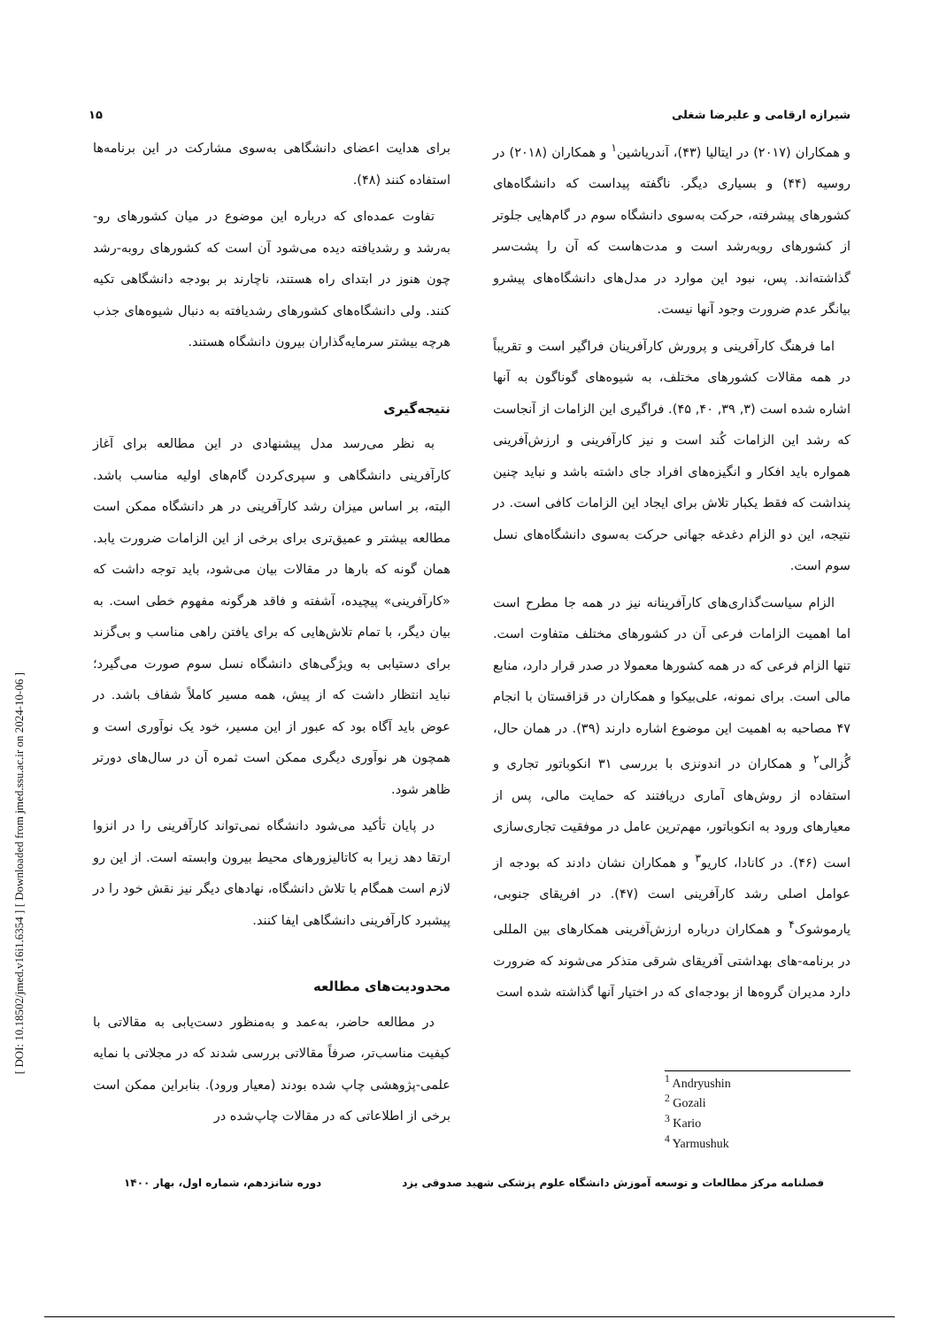[ DOI: 10.18502/jmed.v16i1.6354 ] [ Downloaded from jmed.ssu.ac.ir on 2024-10-06 ]
شیرازه ارقامی و علیرضا شغلی ۱۵
و همکاران (۲۰۱۷) در ایتالیا (۴۳)، آندریاشین<sup>۱</sup> و همکاران (۲۰۱۸) در روسیه (۴۴) و بسیاری دیگر. ناگفته پیداست که دانشگاه‌های کشورهای پیشرفته، حرکت به‌سوی دانشگاه سوم در گام‌هایی جلوتر از کشورهای روبه‌رشد است و مدت‌هاست که آن را پشت‌سر گذاشته‌اند. پس، نبود این موارد در مدل‌های دانشگاه‌های پیشرو بیانگر عدم ضرورت وجود آنها نیست.
اما فرهنگ کارآفرینی و پرورش کارآفرینان فراگیر است و تقریباً در همه مقالات کشورهای مختلف، به شیوه‌های گوناگون به آنها اشاره شده است (۳, ۳۹, ۴۰, ۴۵). فراگیری این الزامات از آنجاست که رشد این الزامات کُند است و نیز کارآفرینی و ارزش‌آفرینی همواره باید افکار و انگیزه‌های افراد جای داشته باشد و نباید چنین پنداشت که فقط یکبار تلاش برای ایجاد این الزامات کافی است. در نتیجه، این دو الزام دغدغه جهانی حرکت به‌سوی دانشگاه‌های نسل سوم است.
الزام سیاست‌گذاری‌های کارآفرینانه نیز در همه جا مطرح است اما اهمیت الزامات فرعی آن در کشورهای مختلف متفاوت است. تنها الزام فرعی که در همه کشورها معمولا در صدر قرار دارد، منابع مالی است. برای نمونه، علی‌بیکوا و همکاران در قزاقستان با انجام ۴۷ مصاحبه به اهمیت این موضوع اشاره دارند (۳۹). در همان حال، گُزالی<sup>۲</sup> و همکاران در اندونزی با بررسی ۳۱ انکوباتور تجاری و استفاده از روش‌های آماری دریافتند که حمایت مالی، پس از معیارهای ورود به انکوباتور، مهم‌ترین عامل در موفقیت تجاری‌سازی است (۴۶). در کانادا، کاریو<sup>۳</sup> و همکاران نشان دادند که بودجه از عوامل اصلی رشد کارآفرینی است (۴۷). در افریقای جنوبی، یارموشوک<sup>۴</sup> و همکاران درباره ارزش‌آفرینی همکارهای بین المللی در برنامه-های بهداشتی آفریقای شرقی متذکر می‌شوند که ضرورت دارد مدیران گروه‌ها از بودجه‌ای که در اختیار آنها گذاشته شده است
<sup>1</sup> Andryushin
<sup>2</sup> Gozali
<sup>3</sup> Kario
<sup>4</sup> Yarmushuk
برای هدایت اعضای دانشگاهی به‌سوی مشارکت در این برنامه‌ها استفاده کنند (۴۸).
تفاوت عمده‌ای که درباره این موضوع در میان کشورهای رو-به‌رشد و رشدیافته دیده می‌شود آن است که کشورهای روبه-رشد چون هنوز در ابتدای راه هستند، ناچارند بر بودجه دانشگاهی تکیه کنند. ولی دانشگاه‌های کشورهای رشدیافته به دنبال شیوه‌های جذب هرچه بیشتر سرمایه‌گذاران بیرون دانشگاه هستند.
نتیجه‌گیری
به نظر می‌رسد مدل پیشنهادی در این مطالعه برای آغاز کارآفرینی دانشگاهی و سپری‌کردن گام‌های اولیه مناسب باشد. البته، بر اساس میزان رشد کارآفرینی در هر دانشگاه ممکن است مطالعه بیشتر و عمیق‌تری برای برخی از این الزامات ضرورت یابد. همان گونه که بارها در مقالات بیان می‌شود، باید توجه داشت که «کارآفرینی» پیچیده، آشفته و فاقد هرگونه مفهوم خطی است. به بیان دیگر، با تمام تلاش‌هایی که برای یافتن راهی مناسب و بی‌گزند برای دستیابی به ویژگی‌های دانشگاه نسل سوم صورت می‌گیرد؛ نباید انتظار داشت که از پیش، همه مسیر کاملاً شفاف باشد. در عوض باید آگاه بود که عبور از این مسیر، خود یک نوآوری است و همچون هر نوآوری دیگری ممکن است ثمره آن در سال‌های دورتر ظاهر شود.
در پایان تأکید می‌شود دانشگاه نمی‌تواند کارآفرینی را در انزوا ارتقا دهد زیرا به کاتالیزورهای محیط بیرون وابسته است. از این رو لازم است همگام با تلاش دانشگاه، نهادهای دیگر نیز نقش خود را در پیشبرد کارآفرینی دانشگاهی ایفا کنند.
محدودیت‌های مطالعه
در مطالعه حاضر، به‌عمد و به‌منظور دست‌یابی به مقالاتی با کیفیت مناسب‌تر، صرفاً مقالاتی بررسی شدند که در مجلاتی با نمایه علمی-پژوهشی چاپ شده بودند (معیار ورود). بنابراین ممکن است برخی از اطلاعاتی که در مقالات چاپ‌شده در
فصلنامه مرکز مطالعات و توسعه آموزش دانشگاه علوم پزشکی شهید صدوقی یزد دوره شانزدهم، شماره اول، بهار ۱۴۰۰